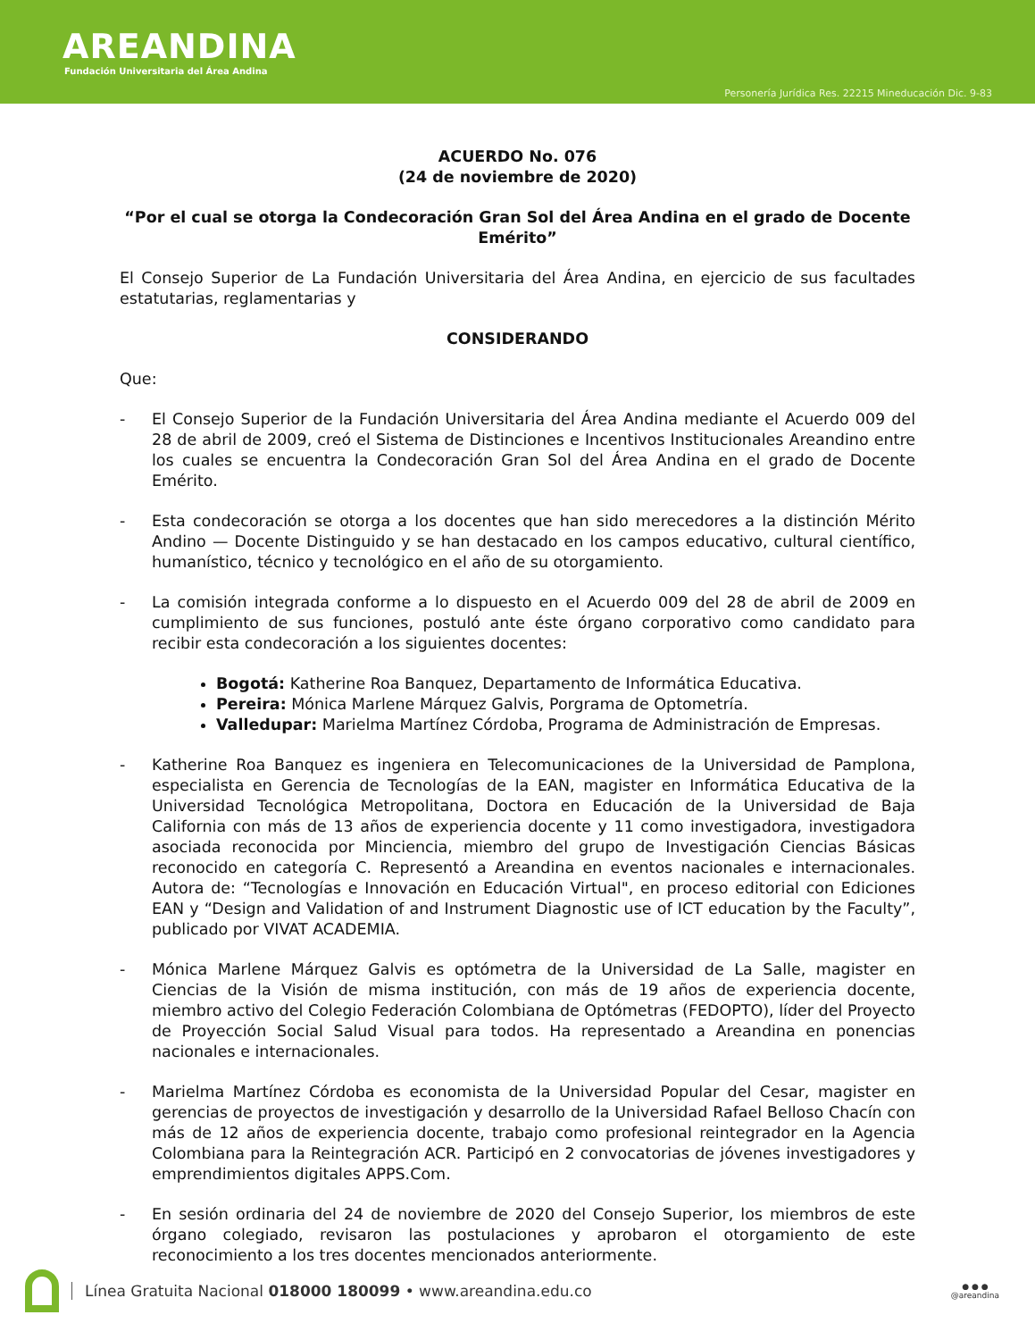AREANDINA
Fundación Universitaria del Área Andina
Personería Jurídica Res. 22215 Mineducación Dic. 9-83
ACUERDO No. 076
(24 de noviembre de 2020)
“Por el cual se otorga la Condecoración Gran Sol del Área Andina en el grado de Docente Emérito”
El Consejo Superior de La Fundación Universitaria del Área Andina, en ejercicio de sus facultades estatutarias, reglamentarias y
CONSIDERANDO
Que:
- El Consejo Superior de la Fundación Universitaria del Área Andina mediante el Acuerdo 009 del 28 de abril de 2009, creó el Sistema de Distinciones e Incentivos Institucionales Areandino entre los cuales se encuentra la Condecoración Gran Sol del Área Andina en el grado de Docente Emérito.
- Esta condecoración se otorga a los docentes que han sido merecedores a la distinción Mérito Andino — Docente Distinguido y se han destacado en los campos educativo, cultural científico, humanístico, técnico y tecnológico en el año de su otorgamiento.
- La comisión integrada conforme a lo dispuesto en el Acuerdo 009 del 28 de abril de 2009 en cumplimiento de sus funciones, postuló ante éste órgano corporativo como candidato para recibir esta condecoración a los siguientes docentes:
Bogotá: Katherine Roa Banquez, Departamento de Informática Educativa.
Pereira: Mónica Marlene Márquez Galvis, Porgrama de Optometría.
Valledupar: Marielma Martínez Córdoba, Programa de Administración de Empresas.
- Katherine Roa Banquez es ingeniera en Telecomunicaciones de la Universidad de Pamplona, especialista en Gerencia de Tecnologías de la EAN, magister en Informática Educativa de la Universidad Tecnológica Metropolitana, Doctora en Educación de la Universidad de Baja California con más de 13 años de experiencia docente y 11 como investigadora, investigadora asociada reconocida por Minciencia, miembro del grupo de Investigación Ciencias Básicas reconocido en categoría C. Representó a Areandina en eventos nacionales e internacionales. Autora de: “Tecnologías e Innovación en Educación Virtual", en proceso editorial con Ediciones EAN y “Design and Validation of and Instrument Diagnostic use of ICT education by the Faculty”, publicado por VIVAT ACADEMIA.
- Mónica Marlene Márquez Galvis es optómetra de la Universidad de La Salle, magister en Ciencias de la Visión de misma institución, con más de 19 años de experiencia docente, miembro activo del Colegio Federación Colombiana de Optómetras (FEDOPTO), líder del Proyecto de Proyección Social Salud Visual para todos. Ha representado a Areandina en ponencias nacionales e internacionales.
- Marielma Martínez Córdoba es economista de la Universidad Popular del Cesar, magister en gerencias de proyectos de investigación y desarrollo de la Universidad Rafael Belloso Chacín con más de 12 años de experiencia docente, trabajo como profesional reintegrador en la Agencia Colombiana para la Reintegración ACR. Participó en 2 convocatorias de jóvenes investigadores y emprendimientos digitales APPS.Com.
- En sesión ordinaria del 24 de noviembre de 2020 del Consejo Superior, los miembros de este órgano colegiado, revisaron las postulaciones y aprobaron el otorgamiento de este reconocimiento a los tres docentes mencionados anteriormente.
Línea Gratuita Nacional 018000 180099 • www.areandina.edu.co
● ● ●
@areandina